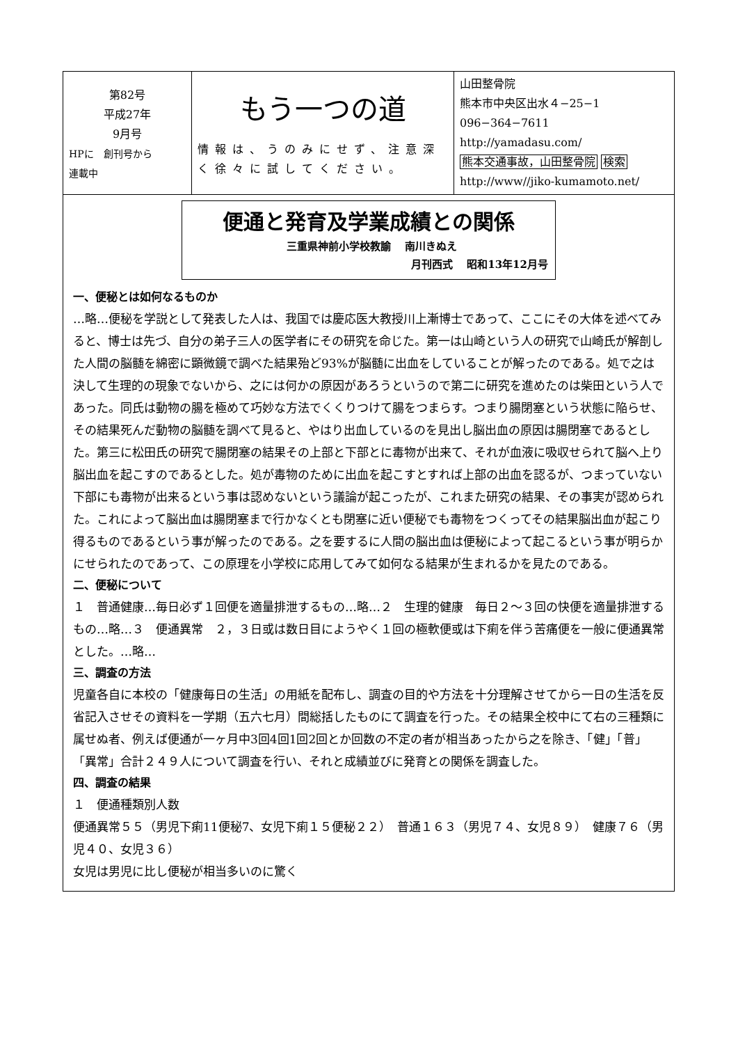| 第82号 平成27年 9月号 HPに 創刊号から 連載中 | もう一つの道 情報は、うのみにせず、注意深く徐々に試してください。 | 山田整骨院 熊本市中央区出水４−25−1 096−364−7611 http://yamadasu.com/ 熊本交通事故，山田整骨院 検索 http://www//jiko-kumamoto.net/ |
便通と発育及学業成績との関係
三重県神前小学校教諭　 南川きぬえ
月刊西式　 昭和13年12月号
一、便秘とは如何なるものか
…略…便秘を学説として発表した人は、我国では慶応医大教授川上漸博士であって、ここにその大体を述べてみると、博士は先づ、自分の弟子三人の医学者にその研究を命じた。第一は山崎という人の研究で山崎氏が解剖した人間の脳髄を綿密に顕微鏡で調べた結果殆ど93%が脳髄に出血をしていることが解ったのである。処で之は決して生理的の現象でないから、之には何かの原因があろうというので第二に研究を進めたのは柴田という人であった。同氏は動物の腸を極めて巧妙な方法でくくりつけて腸をつまらす。つまり腸閉塞という状態に陥らせ、その結果死んだ動物の脳髄を調べて見ると、やはり出血しているのを見出し脳出血の原因は腸閉塞であるとした。第三に松田氏の研究で腸閉塞の結果その上部と下部とに毒物が出来て、それが血液に吸収せられて脳へ上り脳出血を起こすのであるとした。処が毒物のために出血を起こすとすれば上部の出血を認るが、つまっていない下部にも毒物が出来るという事は認めないという議論が起こったが、これまた研究の結果、その事実が認められた。これによって脳出血は腸閉塞まで行かなくとも閉塞に近い便秘でも毒物をつくってその結果脳出血が起こり得るものであるという事が解ったのである。之を要するに人間の脳出血は便秘によって起こるという事が明らかにせられたのであって、この原理を小学校に応用してみて如何なる結果が生まれるかを見たのである。
二、便秘について
１　普通健康…毎日必ず１回便を適量排泄するもの…略…２　生理的健康　毎日２〜３回の快便を適量排泄するもの…略…３　便通異常　２，３日或は数日目にようやく１回の極軟便或は下痢を伴う苦痛便を一般に便通異常とした。…略…
三、調査の方法
児童各自に本校の「健康毎日の生活」の用紙を配布し、調査の目的や方法を十分理解させてから一日の生活を反省記入させその資料を一学期（五六七月）間総括したものにて調査を行った。その結果全校中にて右の三種類に属せぬ者、例えば便通が一ヶ月中3回4回1回2回とか回数の不定の者が相当あったから之を除き、「健」「普」「異常」合計２４９人について調査を行い、それと成績並びに発育との関係を調査した。
四、調査の結果
１　便通種類別人数
便通異常５５（男児下痢11便秘7、女児下痢１５便秘２２）　普通１６３（男児７４、女児８９）　健康７６（男児４０、女児３６）
女児は男児に比し便秘が相当多いのに驚く